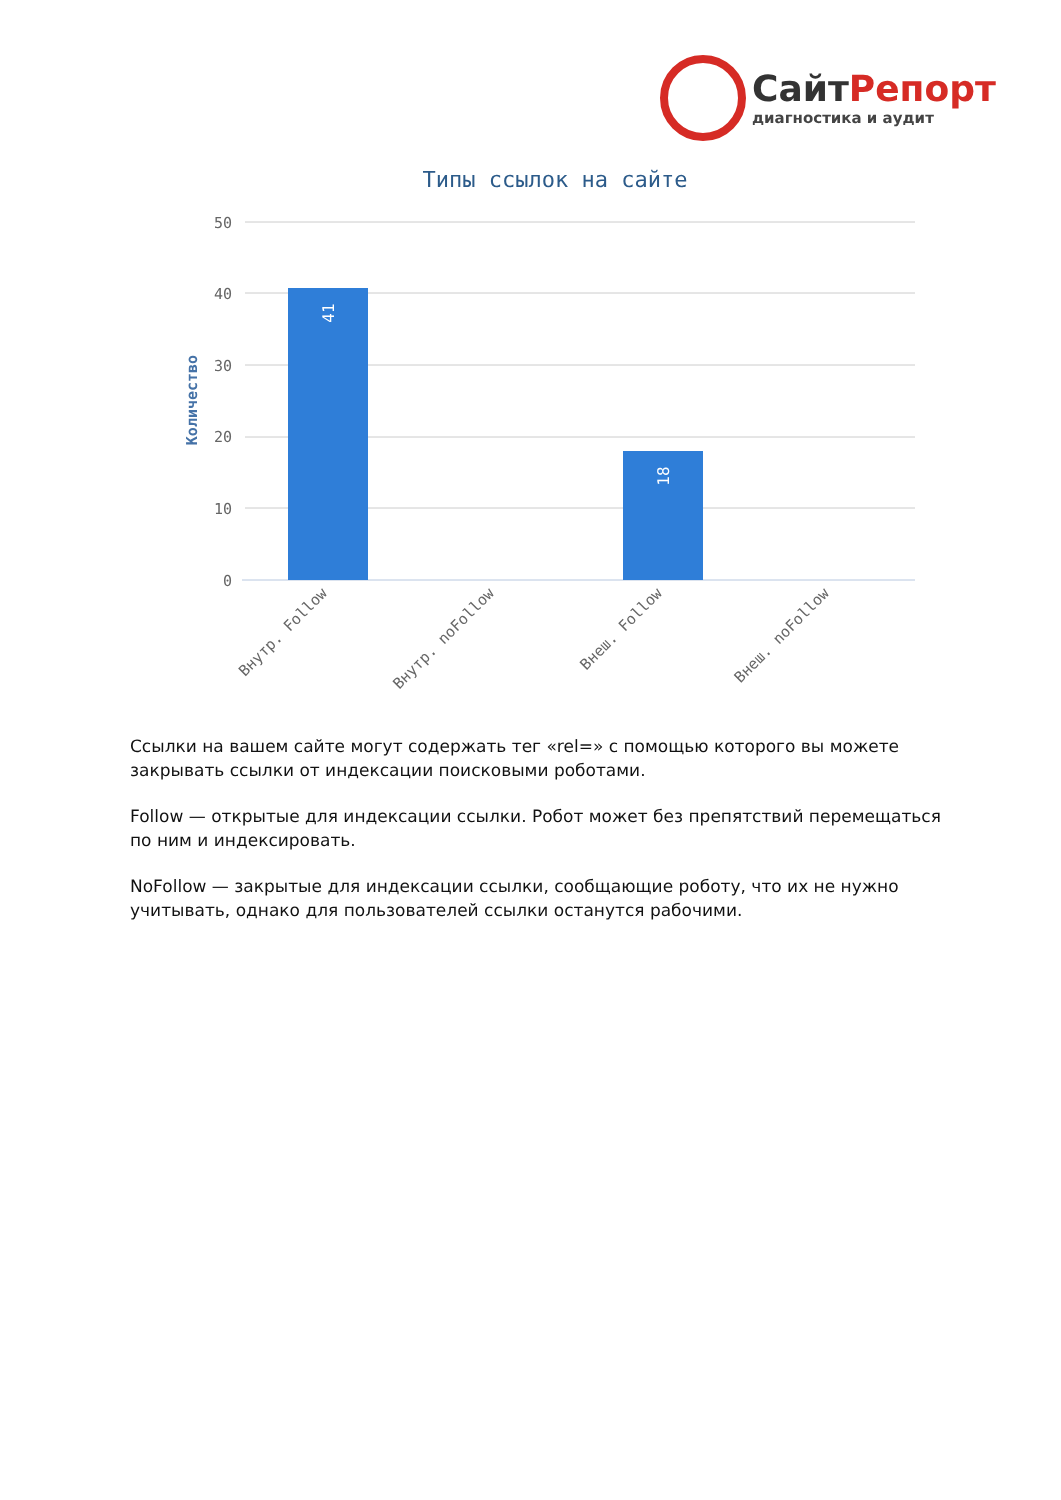СайтРепорт
диагностика и аудит
Типы ссылок на сайте
50
40
30
20
10
0
Количество
41
18
Внутр. Follow
Внутр. noFollow
Внеш. Follow
Внеш. noFollow
Ссылки на вашем сайте могут содержать тег «rel=» с помощью которого вы можете закрывать ссылки от индексации поисковыми роботами.
Follow — открытые для индексации ссылки. Робот может без препятствий перемещаться по ним и индексировать.
NoFollow — закрытые для индексации ссылки, сообщающие роботу, что их не нужно учитывать, однако для пользователей ссылки останутся рабочими.